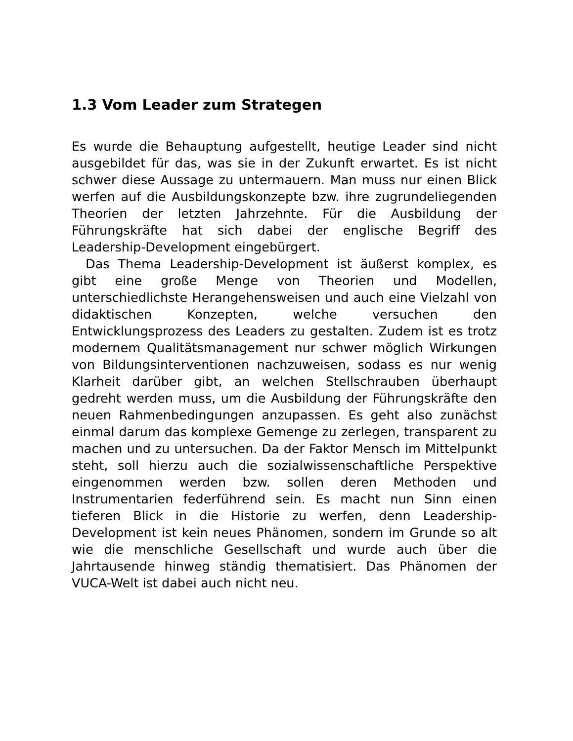1.3 Vom Leader zum Strategen
Es wurde die Behauptung aufgestellt, heutige Leader sind nicht ausgebildet für das, was sie in der Zukunft erwartet. Es ist nicht schwer diese Aussage zu untermauern. Man muss nur einen Blick werfen auf die Ausbildungskonzepte bzw. ihre zugrundeliegenden Theorien der letzten Jahrzehnte. Für die Ausbildung der Führungskräfte hat sich dabei der englische Begriff des Leadership-Development eingebürgert.
Das Thema Leadership-Development ist äußerst komplex, es gibt eine große Menge von Theorien und Modellen, unterschiedlichste Herangehensweisen und auch eine Vielzahl von didaktischen Konzepten, welche versuchen den Entwicklungsprozess des Leaders zu gestalten. Zudem ist es trotz modernem Qualitätsmanagement nur schwer möglich Wirkungen von Bildungsinterventionen nachzuweisen, sodass es nur wenig Klarheit darüber gibt, an welchen Stellschrauben überhaupt gedreht werden muss, um die Ausbildung der Führungskräfte den neuen Rahmenbedingungen anzupassen. Es geht also zunächst einmal darum das komplexe Gemenge zu zerlegen, transparent zu machen und zu untersuchen. Da der Faktor Mensch im Mittelpunkt steht, soll hierzu auch die sozialwissenschaftliche Perspektive eingenommen werden bzw. sollen deren Methoden und Instrumentarien federführend sein. Es macht nun Sinn einen tieferen Blick in die Historie zu werfen, denn Leadership-Development ist kein neues Phänomen, sondern im Grunde so alt wie die menschliche Gesellschaft und wurde auch über die Jahrtausende hinweg ständig thematisiert. Das Phänomen der VUCA-Welt ist dabei auch nicht neu.